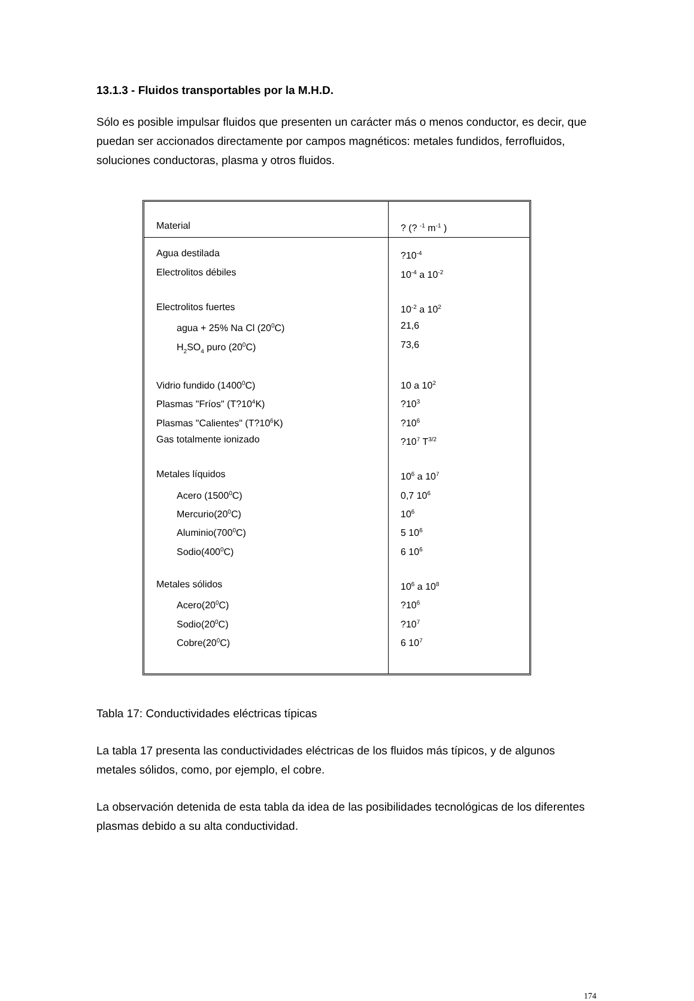13.1.3 - Fluidos transportables por la M.H.D.
Sólo es posible impulsar fluidos que presenten un carácter más o menos conductor, es decir, que puedan ser accionados directamente por campos magnéticos: metales fundidos, ferrofluidos, soluciones conductoras, plasma y otros fluidos.
| Material | ? (? <sup>-1</sup> m<sup>-1</sup> ) |
| --- | --- |
| Agua destilada | ?10<sup>-4</sup> |
| Electrolitos débiles | 10<sup>-4</sup> a 10<sup>-2</sup> |
| Electrolitos fuertes | 10<sup>-2</sup> a 10<sup>2</sup> |
| agua + 25% Na Cl (20<sup>0</sup>C) | 21,6 |
| H<sub>2</sub>SO<sub>4</sub> puro (20<sup>0</sup>C) | 73,6 |
| Vidrio fundido (1400<sup>0</sup>C) | 10 a 10<sup>2</sup> |
| Plasmas "Fríos" (T?10<sup>4</sup>K) | ?10<sup>3</sup> |
| Plasmas "Calientes" (T?10<sup>6</sup>K) | ?10<sup>6</sup> |
| Gas totalmente ionizado | ?10<sup>7</sup> T<sup>3/2</sup> |
| Metales líquidos | 10<sup>6</sup> a 10<sup>7</sup> |
| Acero (1500<sup>0</sup>C) | 0,7 10<sup>6</sup> |
| Mercurio(20<sup>0</sup>C) | 10<sup>6</sup> |
| Aluminio(700<sup>0</sup>C) | 5 10<sup>6</sup> |
| Sodio(400<sup>0</sup>C) | 6 10<sup>6</sup> |
| Metales sólidos | 10<sup>6</sup> a 10<sup>8</sup> |
| Acero(20<sup>0</sup>C) | ?10<sup>6</sup> |
| Sodio(20<sup>0</sup>C) | ?10<sup>7</sup> |
| Cobre(20<sup>0</sup>C) | 6 10<sup>7</sup> |
Tabla 17: Conductividades eléctricas típicas
La tabla 17 presenta las conductividades eléctricas de los fluidos más típicos, y de algunos metales sólidos, como, por ejemplo, el cobre.
La observación detenida de esta tabla da idea de las posibilidades tecnológicas de los diferentes plasmas debido a su alta conductividad.
174